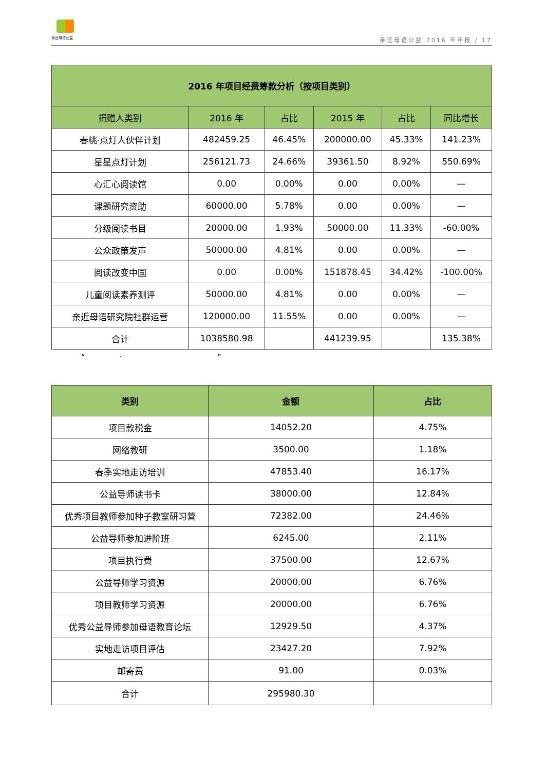亲近母语公益
亲近母语公益 2016 年年报 / 17
| 2016 年项目经费筹款分析（按项目类别） | | | | | |
| --- | --- | --- | --- | --- | --- |
| 捐赠人类别 | 2016 年 | 占比 | 2015 年 | 占比 | 同比增长 |
| 春桃·点灯人伙伴计划 | 482459.25 | 46.45% | 200000.00 | 45.33% | 141.23% |
| 星星点灯计划 | 256121.73 | 24.66% | 39361.50 | 8.92% | 550.69% |
| 心汇心阅读馆 | 0.00 | 0.00% | 0.00 | 0.00% | — |
| 课题研究资助 | 60000.00 | 5.78% | 0.00 | 0.00% | — |
| 分级阅读书目 | 20000.00 | 1.93% | 50000.00 | 11.33% | -60.00% |
| 公众政策发声 | 50000.00 | 4.81% | 0.00 | 0.00% | — |
| 阅读改变中国 | 0.00 | 0.00% | 151878.45 | 34.42% | -100.00% |
| 儿童阅读素养测评 | 50000.00 | 4.81% | 0.00 | 0.00% | — |
| 亲近母语研究院社群运营 | 120000.00 | 11.55% | 0.00 | 0.00% | — |
| 合计 | 1038580.98 | | 441239.95 | | 135.38% |
“ · ”
| 类别 | 金额 | 占比 |
| --- | --- | --- |
| 项目款税金 | 14052.20 | 4.75% |
| 网络教研 | 3500.00 | 1.18% |
| 春季实地走访培训 | 47853.40 | 16.17% |
| 公益导师读书卡 | 38000.00 | 12.84% |
| 优秀项目教师参加种子教室研习营 | 72382.00 | 24.46% |
| 公益导师参加进阶班 | 6245.00 | 2.11% |
| 项目执行费 | 37500.00 | 12.67% |
| 公益导师学习资源 | 20000.00 | 6.76% |
| 项目教师学习资源 | 20000.00 | 6.76% |
| 优秀公益导师参加母语教育论坛 | 12929.50 | 4.37% |
| 实地走访项目评估 | 23427.20 | 7.92% |
| 邮寄费 | 91.00 | 0.03% |
| 合计 | 295980.30 | |